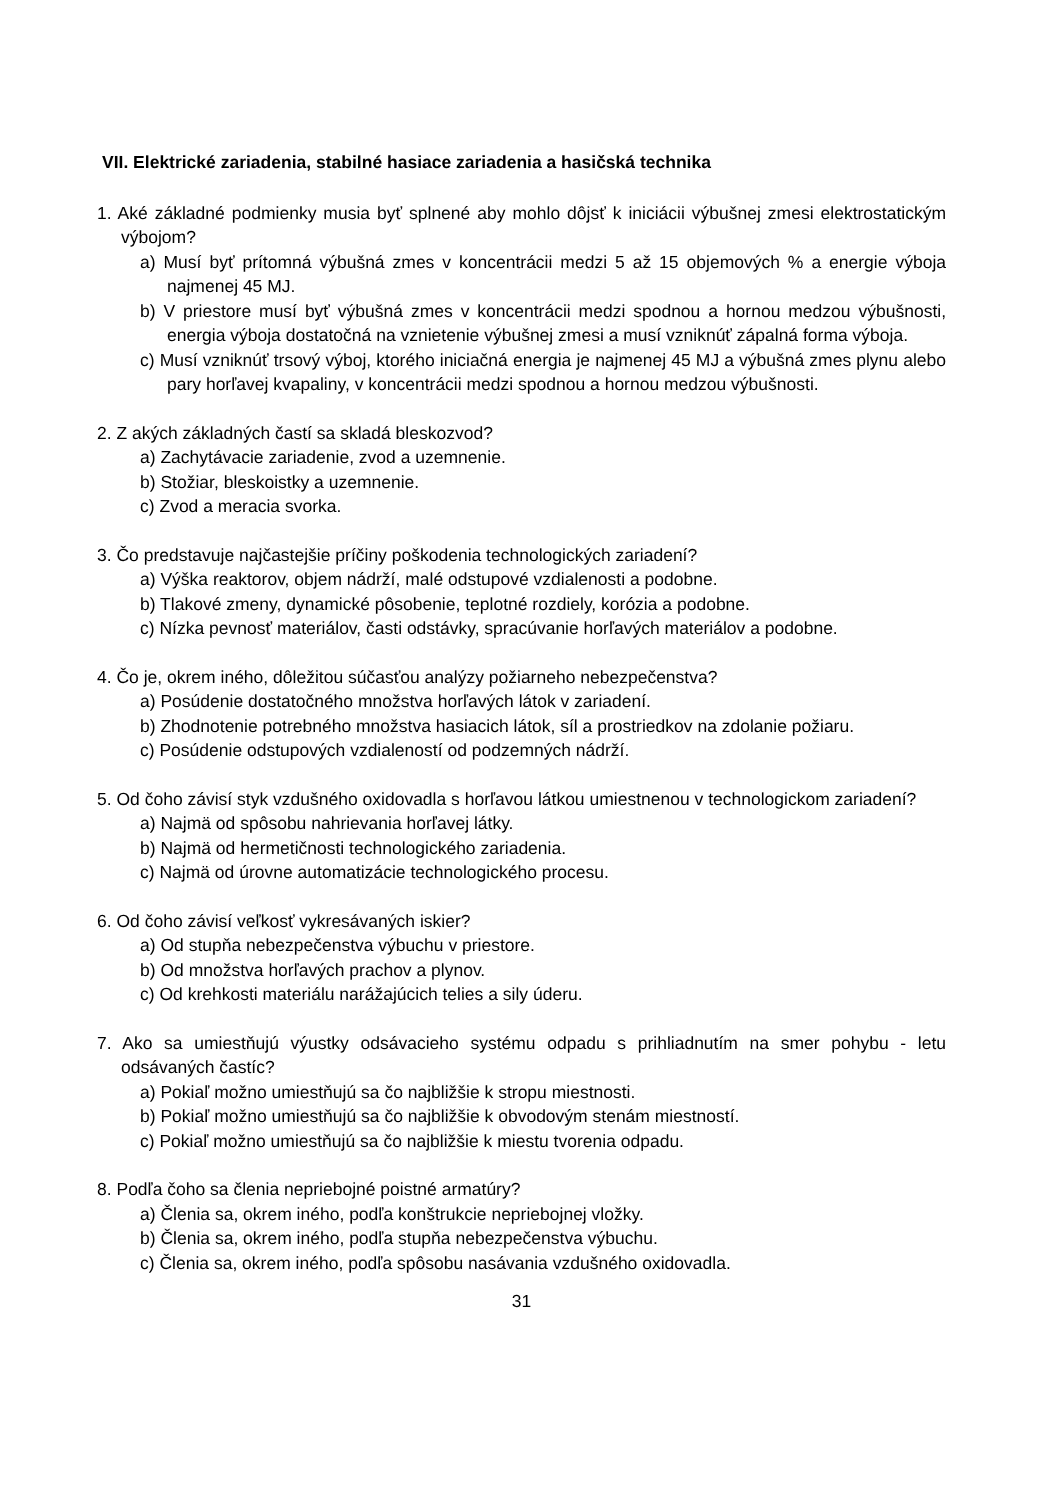VII. Elektrické zariadenia, stabilné hasiace zariadenia a hasičská technika
1. Aké základné podmienky musia byť splnené aby mohlo dôjsť k iniciácii výbušnej zmesi elektrostatickým výbojom?
a) Musí byť prítomná výbušná zmes v koncentrácii medzi 5 až 15 objemových % a energie výboja najmenej 45 MJ.
b) V priestore musí byť výbušná zmes v koncentrácii medzi spodnou a hornou medzou výbušnosti, energia výboja dostatočná na vznietenie výbušnej zmesi a musí vzniknúť zápalná forma výboja.
c) Musí vzniknúť trsový výboj, ktorého iniciačná energia je najmenej 45 MJ a výbušná zmes plynu alebo pary horľavej kvapaliny, v koncentrácii medzi spodnou a hornou medzou výbušnosti.
2. Z akých základných častí sa skladá bleskozvod?
a) Zachytávacie zariadenie, zvod a uzemnenie.
b) Stožiar, bleskoistky a uzemnenie.
c) Zvod a meracia svorka.
3. Čo predstavuje najčastejšie príčiny poškodenia technologických zariadení?
a) Výška reaktorov, objem nádrží, malé odstupové vzdialenosti a podobne.
b) Tlakové zmeny, dynamické pôsobenie, teplotné rozdiely, korózia a podobne.
c) Nízka pevnosť materiálov, časti odstávky, spracúvanie horľavých materiálov a podobne.
4. Čo je, okrem iného, dôležitou súčasťou analýzy požiarneho nebezpečenstva?
a) Posúdenie dostatočného množstva horľavých látok v zariadení.
b) Zhodnotenie potrebného množstva hasiacich látok, síl a prostriedkov na zdolanie požiaru.
c) Posúdenie odstupových vzdialeností od podzemných nádrží.
5. Od čoho závisí styk vzdušného oxidovadla s horľavou látkou umiestnenou v technologickom zariadení?
a) Najmä od spôsobu nahrievania horľavej látky.
b) Najmä od hermetičnosti technologického zariadenia.
c) Najmä od úrovne automatizácie technologického procesu.
6. Od čoho závisí veľkosť vykresávaných iskier?
a) Od stupňa nebezpečenstva výbuchu v priestore.
b) Od množstva horľavých prachov a plynov.
c) Od krehkosti materiálu narážajúcich telies a sily úderu.
7. Ako sa umiestňujú výustky odsávacieho systému odpadu s prihliadnutím na smer pohybu - letu odsávaných častíc?
a) Pokiaľ možno umiestňujú sa čo najbližšie k stropu miestnosti.
b) Pokiaľ možno umiestňujú sa čo najbližšie k obvodovým stenám miestností.
c) Pokiaľ možno umiestňujú sa čo najbližšie k miestu tvorenia odpadu.
8. Podľa čoho sa členia nepriebojné poistné armatúry?
a) Členia sa, okrem iného, podľa konštrukcie nepriebojnej vložky.
b) Členia sa, okrem iného, podľa stupňa nebezpečenstva výbuchu.
c) Členia sa, okrem iného, podľa spôsobu nasávania vzdušného oxidovadla.
31